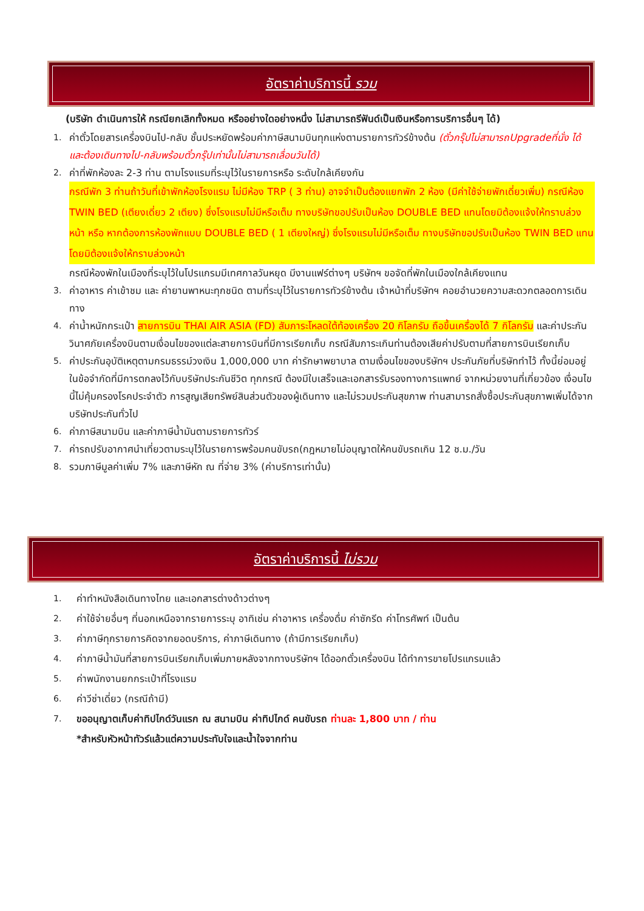อัตราค่าบริการนี้ รวม
(บริษัท ดำเนินการให้ กรณียกเลิกทั้งหมด หรืออย่างใดอย่างหนึ่ง ไม่สามารถรีฟันด์เป็นเงินหรือการบริการอื่นๆ ได้)
1. ค่าตั๋วโดยสารเครื่องบินไป-กลับ ชั้นประหยัดพร้อมค่าภาษีสนามบินทุกแห่งตามรายการทัวร์ข้างต้น (ตั๋วกรุ๊ปไม่สามารถUpgradeที่นั่ง ได้ และต้องเดินทางไป-กลับพร้อมตั๋วกรุ๊ปเท่านั้นไม่สามารถเลื่อนวันได้)
2. ค่าที่พักห้องละ 2-3 ท่าน ตามโรงแรมที่ระบุไว้ในรายการหรือ ระดับใกล้เคียงกัน
กรณีพัก 3 ท่านถ้าวันที่เข้าพักห้องโรงแรม ไม่มีห้อง TRP ( 3 ท่าน) อาจจำเป็นต้องแยกพัก 2 ห้อง (มีค่าใช้จ่ายพักเดี่ยวเพิ่ม) กรณีห้อง TWIN BED (เตียงเดี่ยว 2 เตียง) ซึ่งโรงแรมไม่มีหรือเต็ม ทางบริษัทขอปรับเป็นห้อง DOUBLE BED แทนโดยมิต้องแจ้งให้ทราบล่วงหน้า หรือ หากต้องการห้องพักแบบ DOUBLE BED ( 1 เตียงใหญ่) ซึ่งโรงแรมไม่มีหรือเต็ม ทางบริษัทขอปรับเป็นห้อง TWIN BED แทนโดยมิต้องแจ้งให้ทราบล่วงหน้า
กรณีห้องพักในเมืองที่ระบุไว้ในโปรแกรมมีเทศกาลวันหยุด มีงานแฟร์ต่างๆ บริษัทฯ ขอจัดที่พักในเมืองใกล้เคียงแทน
3. ค่าอาหาร ค่าเข้าชม และ ค่ายานพาหนะทุกชนิด ตามที่ระบุไว้ในรายการทัวร์ข้างต้น เจ้าหน้าที่บริษัทฯ คอยอำนวยความสะดวกตลอดการเดินทาง
4. ค่าน้ำหนักกระเป๋า สายการบิน THAI AIR ASIA (FD) สัมภาระโหลดใต้ท้องเครื่อง 20 กิโลกรัม ถือขึ้นเครื่องได้ 7 กิโลกรัม และค่าประกันวินาศภัยเครื่องบินตามเงื่อนไขของแต่ละสายการบินที่มีการเรียกเก็บ กรณีสัมภาระเกินท่านต้องเสียค่าปรับตามที่สายการบินเรียกเก็บ
5. ค่าประกันอุบัติเหตุตามกรมธรรม์วงเงิน 1,000,000 บาท ค่ารักษาพยาบาล ตามเงื่อนไขของบริษัทฯ ประกันภัยที่บริษัททำไว้ ทั้งนี้ย่อมอยู่ในข้อจำกัดที่มีการตกลงไว้กับบริษัทประกันชีวิต ทุกกรณี ต้องมีใบเสร็จและเอกสารรับรองทางการแพทย์ จากหน่วยงานที่เกี่ยวข้อง เงื่อนไขนี้ไม่คุ้มครองโรคประจำตัว การสูญเสียทรัพย์สินส่วนตัวของผู้เดินทาง และไม่รวมประกันสุขภาพ ท่านสามารถสั่งซื้อประกันสุขภาพเพิ่มได้จากบริษัทประกันทั่วไป
6. ค่าภาษีสนามบิน และค่าภาษีน้ำมันตามรายการทัวร์
7. ค่ารถปรับอากาศนำเที่ยวตามระบุไว้ในรายการพร้อมคนขับรถ(กฎหมายไม่อนุญาตให้คนขับรถเกิน 12 ช.ม./วัน
8. รวมภาษีมูลค่าเพิ่ม 7% และภาษีหัก ณ ที่จ่าย 3% (ค่าบริการเท่านั้น)
อัตราค่าบริการนี้ ไม่รวม
1. ค่าทำหนังสือเดินทางไทย และเอกสารต่างด้าวต่างๆ
2. ค่าใช้จ่ายอื่นๆ ที่นอกเหนือจากรายการระบุ อาทิเช่น ค่าอาหาร เครื่องดื่ม ค่าซักรีด ค่าโทรศัพท์ เป็นต้น
3. ค่าภาษีทุกรายการคิดจากยอดบริการ, ค่าภาษีเดินทาง (ถ้ามีการเรียกเก็บ)
4. ค่าภาษีน้ำมันที่สายการบินเรียกเก็บเพิ่มภายหลังจากทางบริษัทฯ ได้ออกตั๋วเครื่องบิน ได้ทำการขายโปรแกรมแล้ว
5. ค่าพนักงานยกกระเป๋าที่โรงแรม
6. ค่าวีซ่าเดี่ยว (กรณีถ้ามี)
7. ขออนุญาตเก็บค่าทิปไกด์วันแรก ณ สนามบิน ค่าทิปไกด์ คนขับรถ ท่านละ 1,800 บาท / ท่าน
*สำหรับหัวหน้าทัวร์แล้วแต่ความประทับใจและน้ำใจจากท่าน